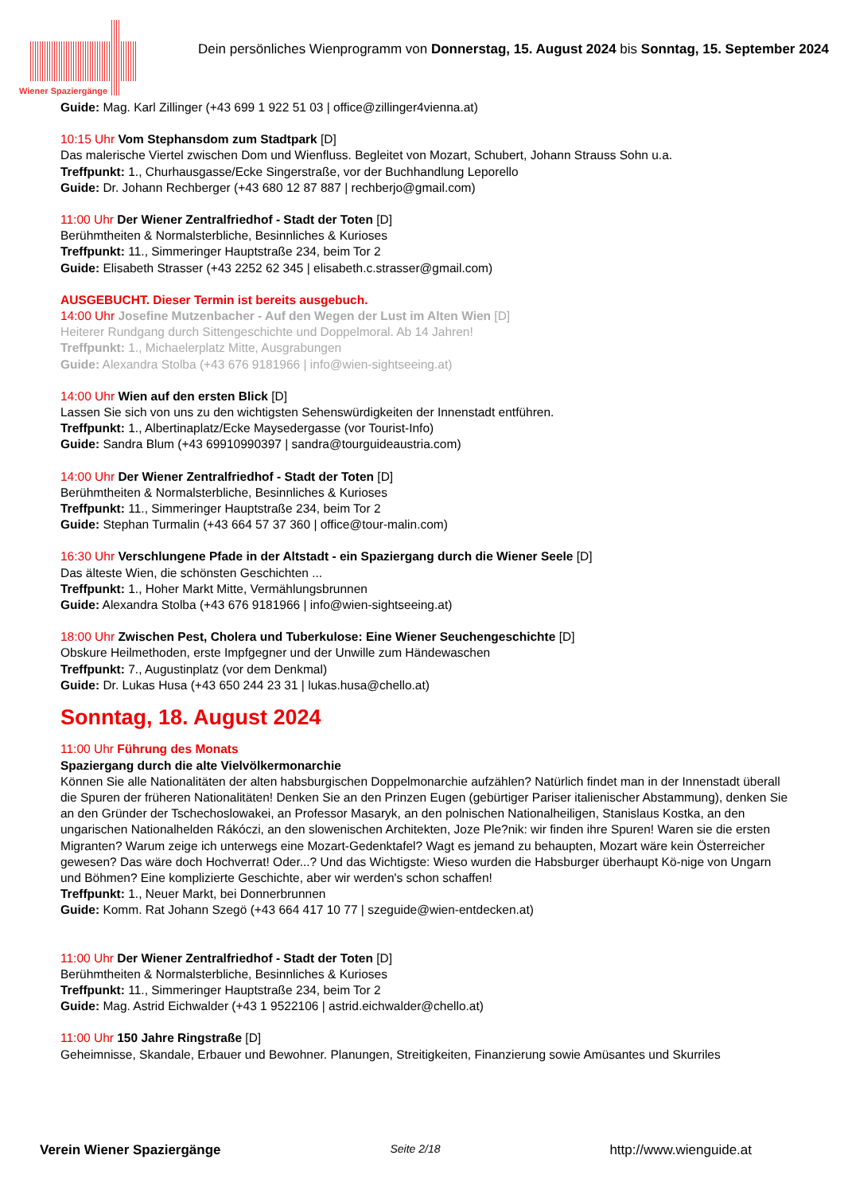Wiener Spaziergänge
Dein persönliches Wienprogramm von Donnerstag, 15. August 2024 bis Sonntag, 15. September 2024
Guide: Mag. Karl Zillinger (+43 699 1 922 51 03 | office@zillinger4vienna.at)
10:15 Uhr Vom Stephansdom zum Stadtpark [D]
Das malerische Viertel zwischen Dom und Wienfluss. Begleitet von Mozart, Schubert, Johann Strauss Sohn u.a.
Treffpunkt: 1., Churhausgasse/Ecke Singerstraße, vor der Buchhandlung Leporello
Guide: Dr. Johann Rechberger (+43 680 12 87 887 | rechberjo@gmail.com)
11:00 Uhr Der Wiener Zentralfriedhof - Stadt der Toten [D]
Berühmtheiten & Normalsterbliche, Besinnliches & Kurioses
Treffpunkt: 11., Simmeringer Hauptstraße 234, beim Tor 2
Guide: Elisabeth Strasser (+43 2252 62 345 | elisabeth.c.strasser@gmail.com)
AUSGEBUCHT. Dieser Termin ist bereits ausgebuch.
14:00 Uhr Josefine Mutzenbacher - Auf den Wegen der Lust im Alten Wien [D]
Heiterer Rundgang durch Sittengeschichte und Doppelmoral. Ab 14 Jahren!
Treffpunkt: 1., Michaelerplatz Mitte, Ausgrabungen
Guide: Alexandra Stolba (+43 676 9181966 | info@wien-sightseeing.at)
14:00 Uhr Wien auf den ersten Blick [D]
Lassen Sie sich von uns zu den wichtigsten Sehenswürdigkeiten der Innenstadt entführen.
Treffpunkt: 1., Albertinaplatz/Ecke Maysedergasse (vor Tourist-Info)
Guide: Sandra Blum (+43 69910990397 | sandra@tourguideaustria.com)
14:00 Uhr Der Wiener Zentralfriedhof - Stadt der Toten [D]
Berühmtheiten & Normalsterbliche, Besinnliches & Kurioses
Treffpunkt: 11., Simmeringer Hauptstraße 234, beim Tor 2
Guide: Stephan Turmalin (+43 664 57 37 360 | office@tour-malin.com)
16:30 Uhr Verschlungene Pfade in der Altstadt - ein Spaziergang durch die Wiener Seele [D]
Das älteste Wien, die schönsten Geschichten ...
Treffpunkt: 1., Hoher Markt Mitte, Vermählungsbrunnen
Guide: Alexandra Stolba (+43 676 9181966 | info@wien-sightseeing.at)
18:00 Uhr Zwischen Pest, Cholera und Tuberkulose: Eine Wiener Seuchengeschichte [D]
Obskure Heilmethoden, erste Impfgegner und der Unwille zum Händewaschen
Treffpunkt: 7., Augustinplatz (vor dem Denkmal)
Guide: Dr. Lukas Husa (+43 650 244 23 31 | lukas.husa@chello.at)
Sonntag, 18. August 2024
11:00 Uhr Führung des Monats
Spaziergang durch die alte Vielvölkermonarchie
Können Sie alle Nationalitäten der alten habsburgischen Doppelmonarchie aufzählen? Natürlich findet man in der Innenstadt überall die Spuren der früheren Nationalitäten! Denken Sie an den Prinzen Eugen (gebürtiger Pariser italienischer Abstammung), denken Sie an den Gründer der Tschechoslowakei, an Professor Masaryk, an den polnischen Nationalheiligen, Stanislaus Kostka, an den ungarischen Nationalhelden Rákóczi, an den slowenischen Architekten, Joze Ple?nik: wir finden ihre Spuren! Waren sie die ersten Migranten? Warum zeige ich unterwegs eine Mozart-Gedenktafel? Wagt es jemand zu behaupten, Mozart wäre kein Österreicher gewesen? Das wäre doch Hochverrat! Oder...? Und das Wichtigste: Wieso wurden die Habsburger überhaupt Kö-nige von Ungarn und Böhmen? Eine komplizierte Geschichte, aber wir werden's schon schaffen!
Treffpunkt: 1., Neuer Markt, bei Donnerbrunnen
Guide: Komm. Rat Johann Szegö (+43 664 417 10 77 | szeguide@wien-entdecken.at)
11:00 Uhr Der Wiener Zentralfriedhof - Stadt der Toten [D]
Berühmtheiten & Normalsterbliche, Besinnliches & Kurioses
Treffpunkt: 11., Simmeringer Hauptstraße 234, beim Tor 2
Guide: Mag. Astrid Eichwalder (+43 1 9522106 | astrid.eichwalder@chello.at)
11:00 Uhr 150 Jahre Ringstraße [D]
Geheimnisse, Skandale, Erbauer und Bewohner. Planungen, Streitigkeiten, Finanzierung sowie Amüsantes und Skurriles
Verein Wiener Spaziergänge Seite 2/18 http://www.wienguide.at